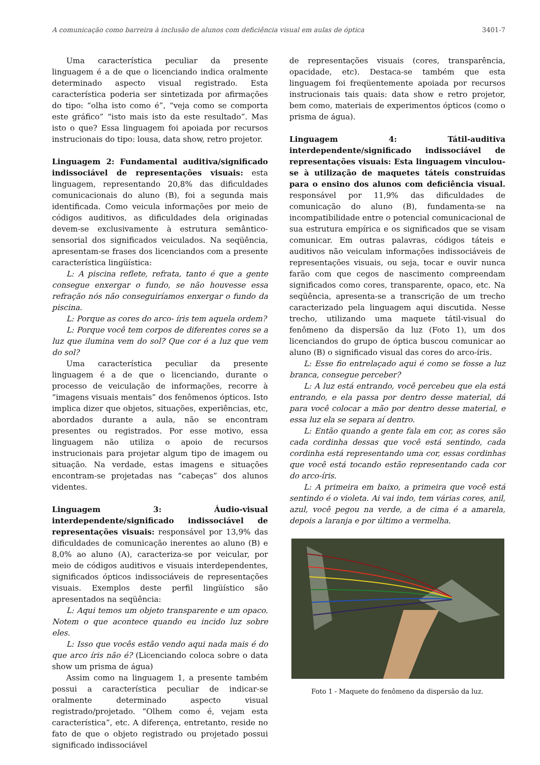A comunicação como barreira à inclusão de alunos com deficiência visual em aulas de óptica 3401-7
Uma característica peculiar da presente linguagem é a de que o licenciando indica oralmente determinado aspecto visual registrado. Esta característica poderia ser sintetizada por afirmações do tipo: “olha isto como é”, “veja como se comporta este gráfico” “isto mais isto da este resultado”. Mas isto o que? Essa linguagem foi apoiada por recursos instrucionais do tipo: lousa, data show, retro projetor.
Linguagem 2: Fundamental auditiva/significado indissociável de representações visuais: esta linguagem, representando 20,8% das dificuldades comunicacionais do aluno (B), foi a segunda mais identificada. Como veicula informações por meio de códigos auditivos, as dificuldades dela originadas devem-se exclusivamente à estrutura semântico-sensorial dos significados veiculados. Na seqüência, apresentam-se frases dos licenciandos com a presente característica lingüística:
L: A piscina reflete, refrata, tanto é que a gente consegue enxergar o fundo, se não houvesse essa refração nós não conseguiríamos enxergar o fundo da piscina.
L: Porque as cores do arco- íris tem aquela ordem?
L: Porque você tem corpos de diferentes cores se a luz que ilumina vem do sol? Que cor é a luz que vem do sol?
Uma característica peculiar da presente linguagem é a de que o licenciando, durante o processo de veiculação de informações, recorre à “imagens visuais mentais” dos fenômenos ópticos. Isto implica dizer que objetos, situações, experiências, etc, abordados durante a aula, não se encontram presentes ou registrados. Por esse motivo, essa linguagem não utiliza o apoio de recursos instrucionais para projetar algum tipo de imagem ou situação. Na verdade, estas imagens e situações encontram-se projetadas nas “cabeças” dos alunos videntes.
Linguagem 3: Áudio-visual interdependente/significado indissociável de representações visuais: responsável por 13,9% das dificuldades de comunicação inerentes ao aluno (B) e 8,0% ao aluno (A), caracteriza-se por veicular, por meio de códigos auditivos e visuais interdependentes, significados ópticos indissociáveis de representações visuais. Exemplos deste perfil lingüístico são apresentados na seqüência:
L: Aqui temos um objeto transparente e um opaco. Notem o que acontece quando eu incido luz sobre eles.
L: Isso que vocês estão vendo aqui nada mais é do que arco íris não é? (Licenciando coloca sobre o data show um prisma de água)
Assim como na linguagem 1, a presente também possui a característica peculiar de indicar-se oralmente determinado aspecto visual registrado/projetado. “Olhem como é, vejam esta característica”, etc. A diferença, entretanto, reside no fato de que o objeto registrado ou projetado possui significado indissociável
de representações visuais (cores, transparência, opacidade, etc). Destaca-se também que esta linguagem foi freqüentemente apoiada por recursos instrucionais tais quais: data show e retro projetor, bem como, materiais de experimentos ópticos (como o prisma de água).
Linguagem 4: Tátil-auditiva interdependente/significado indissociável de representações visuais: Esta linguagem vinculou-se à utilização de maquetes táteis construídas para o ensino dos alunos com deficiência visual. responsável por 11,9% das dificuldades de comunicação do aluno (B), fundamenta-se na incompatibilidade entre o potencial comunicacional de sua estrutura empírica e os significados que se visam comunicar. Em outras palavras, códigos táteis e auditivos não veiculam informações indissociáveis de representações visuais, ou seja, tocar e ouvir nunca farão com que cegos de nascimento compreendam significados como cores, transparente, opaco, etc. Na seqüência, apresenta-se a transcrição de um trecho caracterizado pela linguagem aqui discutida. Nesse trecho, utilizando uma maquete tátil-visual do fenômeno da dispersão da luz (Foto 1), um dos licenciandos do grupo de óptica buscou comunicar ao aluno (B) o significado visual das cores do arco-íris.
L: Esse fio entrelaçado aqui é como se fosse a luz branca, consegue perceber?
L: A luz está entrando, você percebeu que ela está entrando, e ela passa por dentro desse material, dá para você colocar a mão por dentro desse material, e essa luz ela se separa aí dentro.
L: Então quando a gente fala em cor, as cores são cada cordinha dessas que você está sentindo, cada cordinha está representando uma cor, essas cordinhas que você está tocando estão representando cada cor do arco-íris.
L: A primeira em baixo, a primeira que você está sentindo é o violeta. Ai vai indo, tem várias cores, anil, azul, você pegou na verde, a de cima é a amarela, depois a laranja e por último a vermelha.
Foto 1 - Maquete do fenômeno da dispersão da luz.